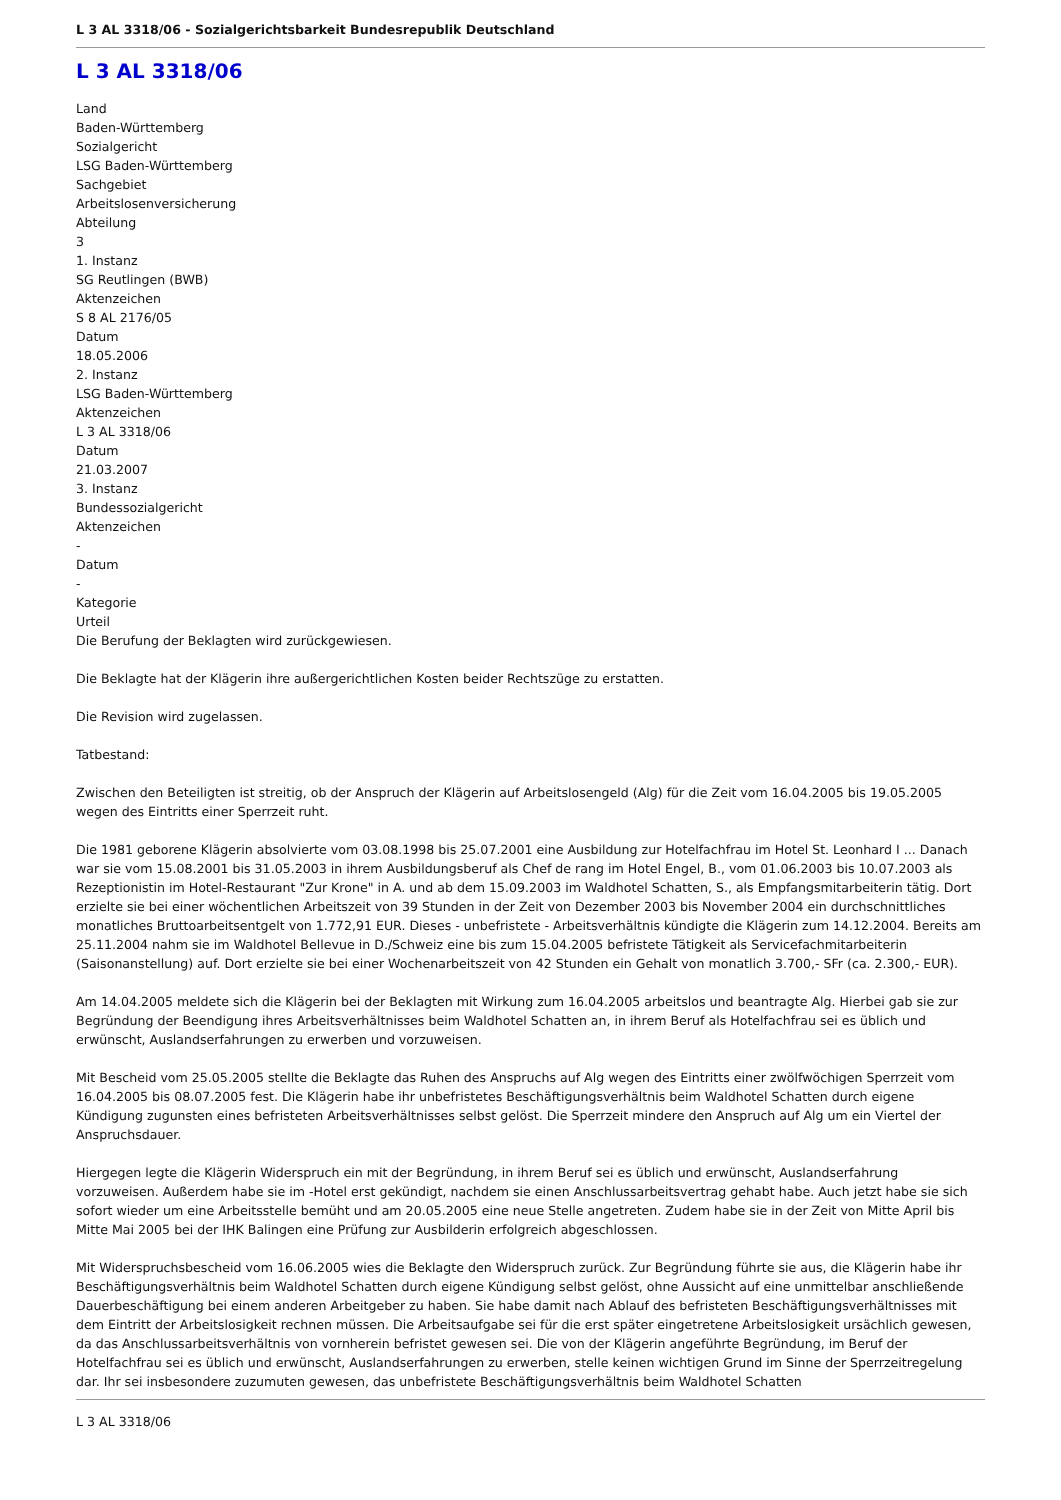L 3 AL 3318/06 - Sozialgerichtsbarkeit Bundesrepublik Deutschland
L 3 AL 3318/06
Land
Baden-Württemberg
Sozialgericht
LSG Baden-Württemberg
Sachgebiet
Arbeitslosenversicherung
Abteilung
3
1. Instanz
SG Reutlingen (BWB)
Aktenzeichen
S 8 AL 2176/05
Datum
18.05.2006
2. Instanz
LSG Baden-Württemberg
Aktenzeichen
L 3 AL 3318/06
Datum
21.03.2007
3. Instanz
Bundessozialgericht
Aktenzeichen
-
Datum
-
Kategorie
Urteil
Die Berufung der Beklagten wird zurückgewiesen.
Die Beklagte hat der Klägerin ihre außergerichtlichen Kosten beider Rechtszüge zu erstatten.
Die Revision wird zugelassen.
Tatbestand:
Zwischen den Beteiligten ist streitig, ob der Anspruch der Klägerin auf Arbeitslosengeld (Alg) für die Zeit vom 16.04.2005 bis 19.05.2005 wegen des Eintritts einer Sperrzeit ruht.
Die 1981 geborene Klägerin absolvierte vom 03.08.1998 bis 25.07.2001 eine Ausbildung zur Hotelfachfrau im Hotel St. Leonhard I ... Danach war sie vom 15.08.2001 bis 31.05.2003 in ihrem Ausbildungsberuf als Chef de rang im Hotel Engel, B., vom 01.06.2003 bis 10.07.2003 als Rezeptionistin im Hotel-Restaurant "Zur Krone" in A. und ab dem 15.09.2003 im Waldhotel Schatten, S., als Empfangsmitarbeiterin tätig. Dort erzielte sie bei einer wöchentlichen Arbeitszeit von 39 Stunden in der Zeit von Dezember 2003 bis November 2004 ein durchschnittliches monatliches Bruttoarbeitsentgelt von 1.772,91 EUR. Dieses - unbefristete - Arbeitsverhältnis kündigte die Klägerin zum 14.12.2004. Bereits am 25.11.2004 nahm sie im Waldhotel Bellevue in D./Schweiz eine bis zum 15.04.2005 befristete Tätigkeit als Servicefachmitarbeiterin (Saisonanstellung) auf. Dort erzielte sie bei einer Wochenarbeitszeit von 42 Stunden ein Gehalt von monatlich 3.700,- SFr (ca. 2.300,- EUR).
Am 14.04.2005 meldete sich die Klägerin bei der Beklagten mit Wirkung zum 16.04.2005 arbeitslos und beantragte Alg. Hierbei gab sie zur Begründung der Beendigung ihres Arbeitsverhältnisses beim Waldhotel Schatten an, in ihrem Beruf als Hotelfachfrau sei es üblich und erwünscht, Auslandserfahrungen zu erwerben und vorzuweisen.
Mit Bescheid vom 25.05.2005 stellte die Beklagte das Ruhen des Anspruchs auf Alg wegen des Eintritts einer zwölfwöchigen Sperrzeit vom 16.04.2005 bis 08.07.2005 fest. Die Klägerin habe ihr unbefristetes Beschäftigungsverhältnis beim Waldhotel Schatten durch eigene Kündigung zugunsten eines befristeten Arbeitsverhältnisses selbst gelöst. Die Sperrzeit mindere den Anspruch auf Alg um ein Viertel der Anspruchsdauer.
Hiergegen legte die Klägerin Widerspruch ein mit der Begründung, in ihrem Beruf sei es üblich und erwünscht, Auslandserfahrung vorzuweisen. Außerdem habe sie im -Hotel erst gekündigt, nachdem sie einen Anschlussarbeitsvertrag gehabt habe. Auch jetzt habe sie sich sofort wieder um eine Arbeitsstelle bemüht und am 20.05.2005 eine neue Stelle angetreten. Zudem habe sie in der Zeit von Mitte April bis Mitte Mai 2005 bei der IHK Balingen eine Prüfung zur Ausbilderin erfolgreich abgeschlossen.
Mit Widerspruchsbescheid vom 16.06.2005 wies die Beklagte den Widerspruch zurück. Zur Begründung führte sie aus, die Klägerin habe ihr Beschäftigungsverhältnis beim Waldhotel Schatten durch eigene Kündigung selbst gelöst, ohne Aussicht auf eine unmittelbar anschließende Dauerbeschäftigung bei einem anderen Arbeitgeber zu haben. Sie habe damit nach Ablauf des befristeten Beschäftigungsverhältnisses mit dem Eintritt der Arbeitslosigkeit rechnen müssen. Die Arbeitsaufgabe sei für die erst später eingetretene Arbeitslosigkeit ursächlich gewesen, da das Anschlussarbeitsverhältnis von vornherein befristet gewesen sei. Die von der Klägerin angeführte Begründung, im Beruf der Hotelfachfrau sei es üblich und erwünscht, Auslandserfahrungen zu erwerben, stelle keinen wichtigen Grund im Sinne der Sperrzeitregelung dar. Ihr sei insbesondere zuzumuten gewesen, das unbefristete Beschäftigungsverhältnis beim Waldhotel Schatten
L 3 AL 3318/06